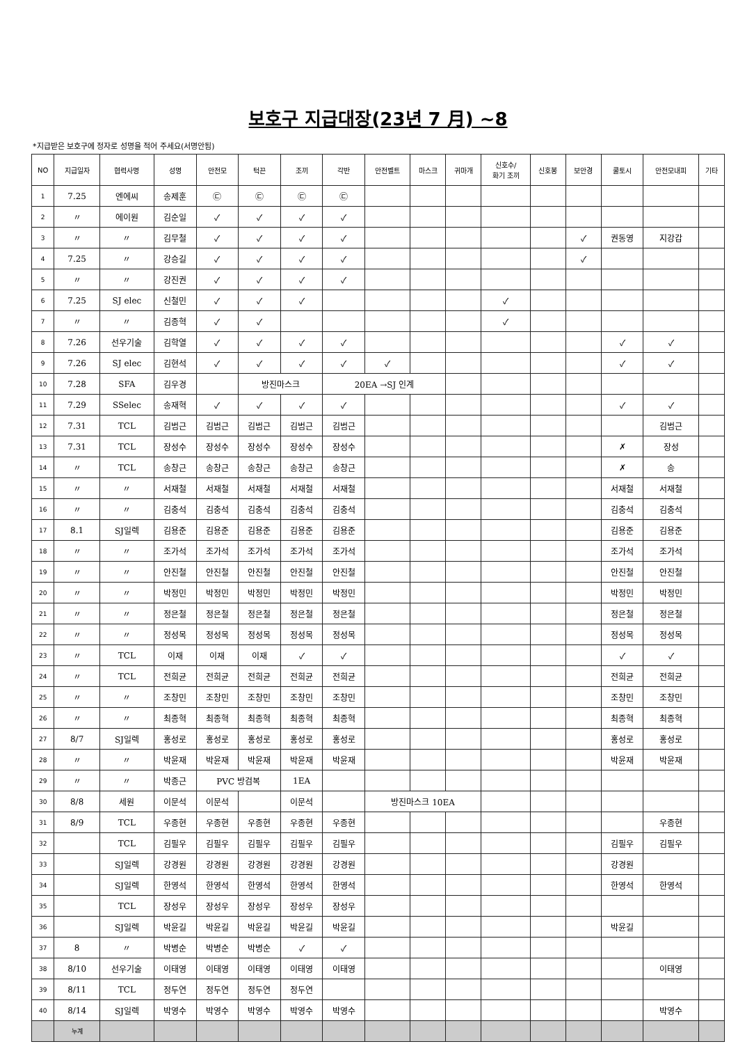보호구 지급대장(23년 7 月) ~8
*지급받은 보호구에 정자로 성명을 적어 주세요(서명안됨)
| NO | 지급일자 | 협력사명 | 성명 | 안전모 | 턱끈 | 조끼 | 각반 | 안전벨트 | 마스크 | 귀마개 | 신호수/ 화기 조끼 | 신호봉 | 보안경 | 쿨토시 | 안전모내피 | 기타 |
| --- | --- | --- | --- | --- | --- | --- | --- | --- | --- | --- | --- | --- | --- | --- | --- | --- |
| 1 | 7.25 | 엔에씨 | 송제훈 | ㉢ | ㉢ | ㉢ | ㉢ | | | | | | | | | |
| 2 | 〃 | 에이원 | 김순일 | ✓ | ✓ | ✓ | ✓ | | | | | | | | | |
| 3 | 〃 | 〃 | 김무철 | ✓ | ✓ | ✓ | ✓ | | | | | | ✓ | 권동영 | 지강갑 | |
| 4 | 7.25 | 〃 | 강승길 | ✓ | ✓ | ✓ | ✓ | | | | | | ✓ | | | |
| 5 | 〃 | 〃 | 강진권 | ✓ | ✓ | ✓ | ✓ | | | | | | | | | |
| 6 | 7.25 | SJ elec | 신철민 | ✓ | ✓ | ✓ | | | | | ✓ | | | | | |
| 7 | 〃 | 〃 | 김종혁 | ✓ | ✓ | | | | | | ✓ | | | | | |
| 8 | 7.26 | 선우기술 | 김학열 | ✓ | ✓ | ✓ | ✓ | | | | | | | ✓ | ✓ | |
| 9 | 7.26 | SJ elec | 김현석 | ✓ | ✓ | ✓ | ✓ | ✓ | | | | | | ✓ | ✓ | |
| 10 | 7.28 | SFA | 김우경 | | 방진마스크 | | 20EA →SJ 인계 | | | | | | | | | |
| 11 | 7.29 | SSelec | 송재혁 | ✓ | ✓ | ✓ | ✓ | | | | | | | ✓ | ✓ | |
| 12 | 7.31 | TCL | 김범근 | 김범근 | 김범근 | 김범근 | 김범근 | | | | | | | | 김범근 | |
| 13 | 7.31 | TCL | 장성수 | 장성수 | 장성수 | 장성수 | 장성수 | | | | | | | ✗ | 장성 | |
| 14 | 〃 | TCL | 송창근 | 송창근 | 송창근 | 송창근 | 송창근 | | | | | | | ✗ | 송 | |
| 15 | 〃 | 〃 | 서재철 | 서재철 | 서재철 | 서재철 | 서재철 | | | | | | | 서재철 | 서재철 | |
| 16 | 〃 | 〃 | 김충석 | 김충석 | 김충석 | 김충석 | 김충석 | | | | | | | 김충석 | 김충석 | |
| 17 | 8.1 | SJ일렉 | 김용준 | 김용준 | 김용준 | 김용준 | 김용준 | | | | | | | 김용준 | 김용준 | |
| 18 | 〃 | 〃 | 조가석 | 조가석 | 조가석 | 조가석 | 조가석 | | | | | | | 조가석 | 조가석 | |
| 19 | 〃 | 〃 | 안진철 | 안진철 | 안진철 | 안진철 | 안진철 | | | | | | | 안진철 | 안진철 | |
| 20 | 〃 | 〃 | 박정민 | 박정민 | 박정민 | 박정민 | 박정민 | | | | | | | 박정민 | 박정민 | |
| 21 | 〃 | 〃 | 정은철 | 정은철 | 정은철 | 정은철 | 정은철 | | | | | | | 정은철 | 정은철 | |
| 22 | 〃 | 〃 | 정성목 | 정성목 | 정성목 | 정성목 | 정성목 | | | | | | | 정성목 | 정성목 | |
| 23 | 〃 | TCL | 이재 | 이재 | 이재 | ✓ | ✓ | | | | | | | ✓ | ✓ | |
| 24 | 〃 | TCL | 전희균 | 전희균 | 전희균 | 전희균 | 전희균 | | | | | | | 전희균 | 전희균 | |
| 25 | 〃 | 〃 | 조창민 | 조창민 | 조창민 | 조창민 | 조창민 | | | | | | | 조창민 | 조창민 | |
| 26 | 〃 | 〃 | 최종혁 | 최종혁 | 최종혁 | 최종혁 | 최종혁 | | | | | | | 최종혁 | 최종혁 | |
| 27 | 8/7 | SJ일렉 | 홍성로 | 홍성로 | 홍성로 | 홍성로 | 홍성로 | | | | | | | 홍성로 | 홍성로 | |
| 28 | 〃 | 〃 | 박윤재 | 박윤재 | 박윤재 | 박윤재 | 박윤재 | | | | | | | 박윤재 | 박윤재 | |
| 29 | 〃 | 〃 | 박종근 | PVC 방검복 | | 1EA | | | | | | | | | | |
| 30 | 8/8 | 세원 | 이문석 | 이문석 | | 이문석 | | 방진마스크 10EA | | | | | | | | |
| 31 | 8/9 | TCL | 우종현 | 우종현 | 우종현 | 우종현 | 우종현 | | | | | | | | 우종현 | |
| 32 | | TCL | 김필우 | 김필우 | 김필우 | 김필우 | 김필우 | | | | | | | 김필우 | 김필우 | |
| 33 | | SJ일렉 | 강경원 | 강경원 | 강경원 | 강경원 | 강경원 | | | | | | | 강경원 | | |
| 34 | | SJ일렉 | 한영석 | 한영석 | 한영석 | 한영석 | 한영석 | | | | | | | 한영석 | 한영석 | |
| 35 | | TCL | 장성우 | 장성우 | 장성우 | 장성우 | 장성우 | | | | | | | | | |
| 36 | | SJ일렉 | 박윤길 | 박윤길 | 박윤길 | 박윤길 | 박윤길 | | | | | | | 박윤길 | | |
| 37 | 8 | 〃 | 박병순 | 박병순 | 박병순 | ✓ | ✓ | | | | | | | | | |
| 38 | 8/10 | 선우기술 | 이태영 | 이태영 | 이태영 | 이태영 | 이태영 | | | | | | | | 이태영 | |
| 39 | 8/11 | TCL | 정두연 | 정두연 | 정두연 | 정두연 | | | | | | | | | | |
| 40 | 8/14 | SJ일렉 | 박영수 | 박영수 | 박영수 | 박영수 | 박영수 | | | | | | | | 박영수 | |
| | 누계 | | | | | | | | | | | | | | | |